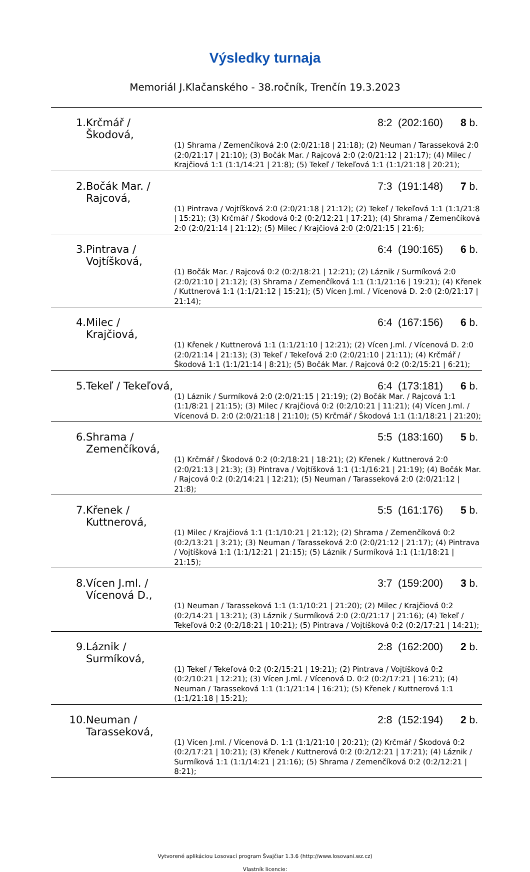Výsledky turnaja
Memoriál J.Klačanského - 38.ročník, Trenčín 19.3.2023
| 1. | Krčmář / Škodová, | | 8:2 (202:160) | 8 b. |
| | | (1) Shrama / Zemenčíková 2:0 (2:0/21:18 / 21:18); (2) Neuman / Tarasseková 2:0 (2:0/21:17 / 21:10); (3) Bočák Mar. / Rajcová 2:0 (2:0/21:12 / 21:17); (4) Milec / Krajčiová 1:1 (1:1/14:21 / 21:8); (5) Tekeľ / Tekeľová 1:1 (1:1/21:18 / 20:21); | | |
| 2. | Bočák Mar. / Rajcová, | | 7:3 (191:148) | 7 b. |
| | | (1) Pintrava / Vojtíšková 2:0 (2:0/21:18 / 21:12); (2) Tekeľ / Tekeľová 1:1 (1:1/21:8 / 15:21); (3) Krčmář / Škodová 0:2 (0:2/12:21 / 17:21); (4) Shrama / Zemenčíková 2:0 (2:0/21:14 / 21:12); (5) Milec / Krajčiová 2:0 (2:0/21:15 / 21:6); | | |
| 3. | Pintrava / Vojtíšková, | | 6:4 (190:165) | 6 b. |
| | | (1) Bočák Mar. / Rajcová 0:2 (0:2/18:21 / 12:21); (2) Láznik / Surmíková 2:0 (2:0/21:10 / 21:12); (3) Shrama / Zemenčíková 1:1 (1:1/21:16 / 19:21); (4) Křenek / Kuttnerová 1:1 (1:1/21:12 / 15:21); (5) Vícen J.ml. / Vícenová D. 2:0 (2:0/21:17 / 21:14); | | |
| 4. | Milec / Krajčiová, | | 6:4 (167:156) | 6 b. |
| | | (1) Křenek / Kuttnerová 1:1 (1:1/21:10 / 12:21); (2) Vícen J.ml. / Vícenová D. 2:0 (2:0/21:14 / 21:13); (3) Tekeľ / Tekeľová 2:0 (2:0/21:10 / 21:11); (4) Krčmář / Škodová 1:1 (1:1/21:14 / 8:21); (5) Bočák Mar. / Rajcová 0:2 (0:2/15:21 / 6:21); | | |
| 5. | Tekeľ / Tekeľová, | | 6:4 (173:181) | 6 b. |
| | | (1) Láznik / Surmíková 2:0 (2:0/21:15 / 21:19); (2) Bočák Mar. / Rajcová 1:1 (1:1/8:21 / 21:15); (3) Milec / Krajčiová 0:2 (0:2/10:21 / 11:21); (4) Vícen J.ml. / Vícenová D. 2:0 (2:0/21:18 / 21:10); (5) Krčmář / Škodová 1:1 (1:1/18:21 / 21:20); | | |
| 6. | Shrama / Zemenčíková, | | 5:5 (183:160) | 5 b. |
| | | (1) Krčmář / Škodová 0:2 (0:2/18:21 / 18:21); (2) Křenek / Kuttnerová 2:0 (2:0/21:13 / 21:3); (3) Pintrava / Vojtíšková 1:1 (1:1/16:21 / 21:19); (4) Bočák Mar. / Rajcová 0:2 (0:2/14:21 / 12:21); (5) Neuman / Tarasseková 2:0 (2:0/21:12 / 21:8); | | |
| 7. | Křenek / Kuttnerová, | | 5:5 (161:176) | 5 b. |
| | | (1) Milec / Krajčiová 1:1 (1:1/10:21 / 21:12); (2) Shrama / Zemenčíková 0:2 (0:2/13:21 / 3:21); (3) Neuman / Tarasseková 2:0 (2:0/21:12 / 21:17); (4) Pintrava / Vojtíšková 1:1 (1:1/12:21 / 21:15); (5) Láznik / Surmíková 1:1 (1:1/18:21 / 21:15); | | |
| 8. | Vícen J.ml. / Vícenová D., | | 3:7 (159:200) | 3 b. |
| | | (1) Neuman / Tarasseková 1:1 (1:1/10:21 / 21:20); (2) Milec / Krajčiová 0:2 (0:2/14:21 / 13:21); (3) Láznik / Surmíková 2:0 (2:0/21:17 / 21:16); (4) Tekeľ / Tekeľová 0:2 (0:2/18:21 / 10:21); (5) Pintrava / Vojtíšková 0:2 (0:2/17:21 / 14:21); | | |
| 9. | Láznik / Surmíková, | | 2:8 (162:200) | 2 b. |
| | | (1) Tekeľ / Tekeľová 0:2 (0:2/15:21 / 19:21); (2) Pintrava / Vojtíšková 0:2 (0:2/10:21 / 12:21); (3) Vícen J.ml. / Vícenová D. 0:2 (0:2/17:21 / 16:21); (4) Neuman / Tarasseková 1:1 (1:1/21:14 / 16:21); (5) Křenek / Kuttnerová 1:1 (1:1/21:18 / 15:21); | | |
| 10. | Neuman / Tarasseková, | | 2:8 (152:194) | 2 b. |
| | | (1) Vícen J.ml. / Vícenová D. 1:1 (1:1/21:10 / 20:21); (2) Krčmář / Škodová 0:2 (0:2/17:21 / 10:21); (3) Křenek / Kuttnerová 0:2 (0:2/12:21 / 17:21); (4) Láznik / Surmíková 1:1 (1:1/14:21 / 21:16); (5) Shrama / Zemenčíková 0:2 (0:2/12:21 / 8:21); | | |
Vytvorené aplikáciou Losovací program Švajčiar 1.3.6 (http://www.losovani.wz.cz)
Vlastník licencie: